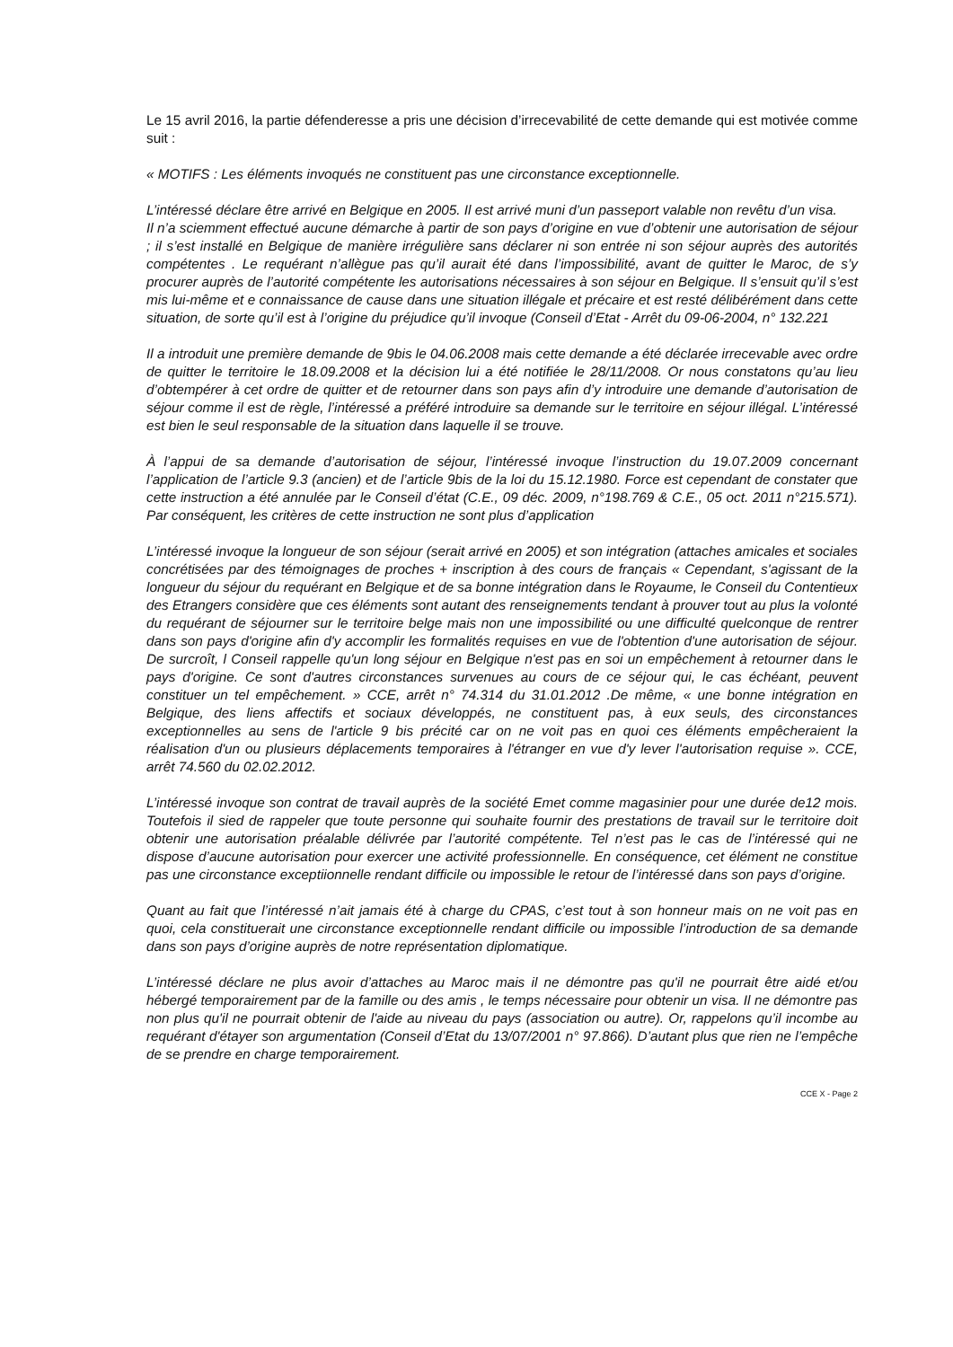Le 15 avril 2016, la partie défenderesse a pris une décision d’irrecevabilité de cette demande qui est motivée comme suit :
« MOTIFS : Les éléments invoqués ne constituent pas une circonstance exceptionnelle.
L’intéressé déclare être arrivé en Belgique en 2005. Il est arrivé muni d’un passeport valable non revêtu d’un visa.
Il n’a sciemment effectué aucune démarche à partir de son pays d’origine en vue d’obtenir une autorisation de séjour ; il s’est installé en Belgique de manière irrégulière sans déclarer ni son entrée ni son séjour auprès des autorités compétentes . Le requérant n’allègue pas qu’il aurait été dans l’impossibilité, avant de quitter le Maroc, de s’y procurer auprès de l’autorité compétente les autorisations nécessaires à son séjour en Belgique. Il s’ensuit qu’il s’est mis lui-même et e connaissance de cause dans une situation illégale et précaire et est resté délibérément dans cette situation, de sorte qu’il est à l’origine du préjudice qu’il invoque (Conseil d’Etat - Arrêt du 09-06-2004, n° 132.221
Il a introduit une première demande de 9bis le 04.06.2008 mais cette demande a été déclarée irrecevable avec ordre de quitter le territoire le 18.09.2008 et la décision lui a été notifiée le 28/11/2008. Or nous constatons qu’au lieu d’obtempérer à cet ordre de quitter et de retourner dans son pays afin d’y introduire une demande d’autorisation de séjour comme il est de règle, l’intéressé a préféré introduire sa demande sur le territoire en séjour illégal. L’intéressé est bien le seul responsable de la situation dans laquelle il se trouve.
À l’appui de sa demande d’autorisation de séjour, l’intéressé invoque l’instruction du 19.07.2009 concernant l’application de l’article 9.3 (ancien) et de l’article 9bis de la loi du 15.12.1980. Force est cependant de constater que cette instruction a été annulée par le Conseil d’état (C.E., 09 déc. 2009, n°198.769 & C.E., 05 oct. 2011 n°215.571). Par conséquent, les critères de cette instruction ne sont plus d’application
L’intéressé invoque la longueur de son séjour (serait arrivé en 2005) et son intégration (attaches amicales et sociales concrétisées par des témoignages de proches + inscription à des cours de français « Cependant, s'agissant de la longueur du séjour du requérant en Belgique et de sa bonne intégration dans le Royaume, le Conseil du Contentieux des Etrangers considère que ces éléments sont autant des renseignements tendant à prouver tout au plus la volonté du requérant de séjourner sur le territoire belge mais non une impossibilité ou une difficulté quelconque de rentrer dans son pays d'origine afin d'y accomplir les formalités requises en vue de l'obtention d'une autorisation de séjour. De surcroît, l Conseil rappelle qu'un long séjour en Belgique n'est pas en soi un empêchement à retourner dans le pays d'origine. Ce sont d'autres circonstances survenues au cours de ce séjour qui, le cas échéant, peuvent constituer un tel empêchement. » CCE, arrêt n° 74.314 du 31.01.2012 .De même, « une bonne intégration en Belgique, des liens affectifs et sociaux développés, ne constituent pas, à eux seuls, des circonstances exceptionnelles au sens de l'article 9 bis précité car on ne voit pas en quoi ces éléments empêcheraient la réalisation d'un ou plusieurs déplacements temporaires à l'étranger en vue d'y lever l'autorisation requise ». CCE, arrêt 74.560 du 02.02.2012.
L’intéressé invoque son contrat de travail auprès de la société Emet comme magasinier pour une durée de12 mois. Toutefois il sied de rappeler que toute personne qui souhaite fournir des prestations de travail sur le territoire doit obtenir une autorisation préalable délivrée par l’autorité compétente. Tel n’est pas le cas de l’intéressé qui ne dispose d’aucune autorisation pour exercer une activité professionnelle. En conséquence, cet élément ne constitue pas une circonstance exceptiionnelle rendant difficile ou impossible le retour de l’intéressé dans son pays d’origine.
Quant au fait que l’intéressé n’ait jamais été à charge du CPAS, c’est tout à son honneur mais on ne voit pas en quoi, cela constituerait une circonstance exceptionnelle rendant difficile ou impossible l’introduction de sa demande dans son pays d’origine auprès de notre représentation diplomatique.
L’intéressé déclare ne plus avoir d’attaches au Maroc mais il ne démontre pas qu'il ne pourrait être aidé et/ou hébergé temporairement par de la famille ou des amis , le temps nécessaire pour obtenir un visa. Il ne démontre pas non plus qu'il ne pourrait obtenir de l'aide au niveau du pays (association ou autre). Or, rappelons qu’il incombe au requérant d'étayer son argumentation (Conseil d’Etat du 13/07/2001 n° 97.866). D’autant plus que rien ne l’empêche de se prendre en charge temporairement.
CCE X - Page 2